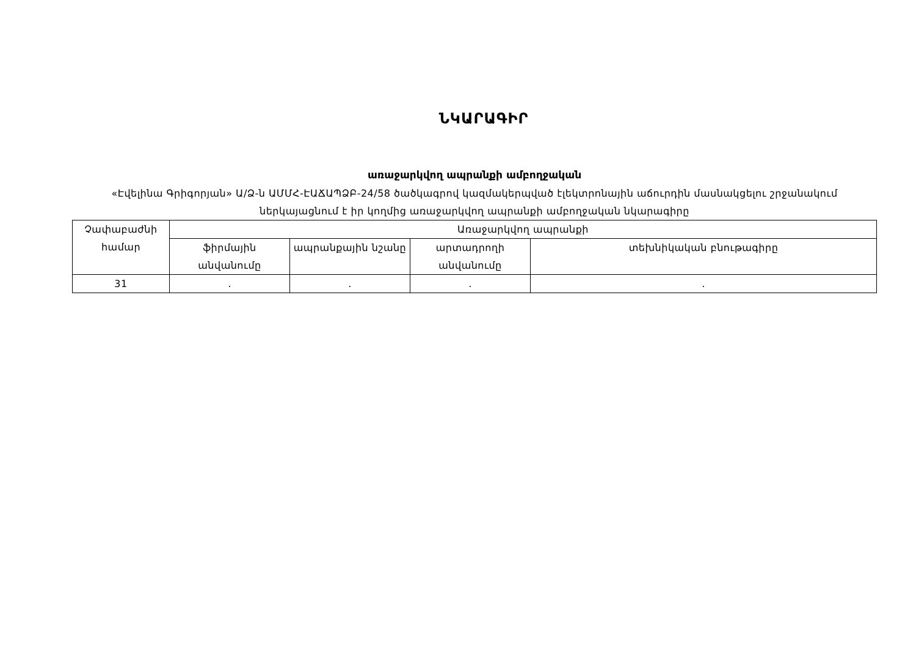ՆԿԱՐԱԳԻՐ
առաջարկվող ապրանքի ամբողջական
«Էվելինա Գրիգորյան» Ա/Ձ-ն ԱՄՄՀ-ԷԱՃԱՊՁԲ-24/58 ծածկագրով կազմակերպված էլեկտրոնային աճուրդին մասնակցելու շրջանակում ներկայացնում է իր կողմից առաջարկվող ապրանքի ամբողջական նկարագիրը
| Չափաբաժնի համար | Առաջարկվող ապրանքի | | | |
| --- | --- | --- | --- | --- |
| | ֆիրմային անվանումը | ապրանքային նշանը | արտադրողի անվանումը | տեխնիկական բնութագիրը |
| 31 | . | . | . | . |